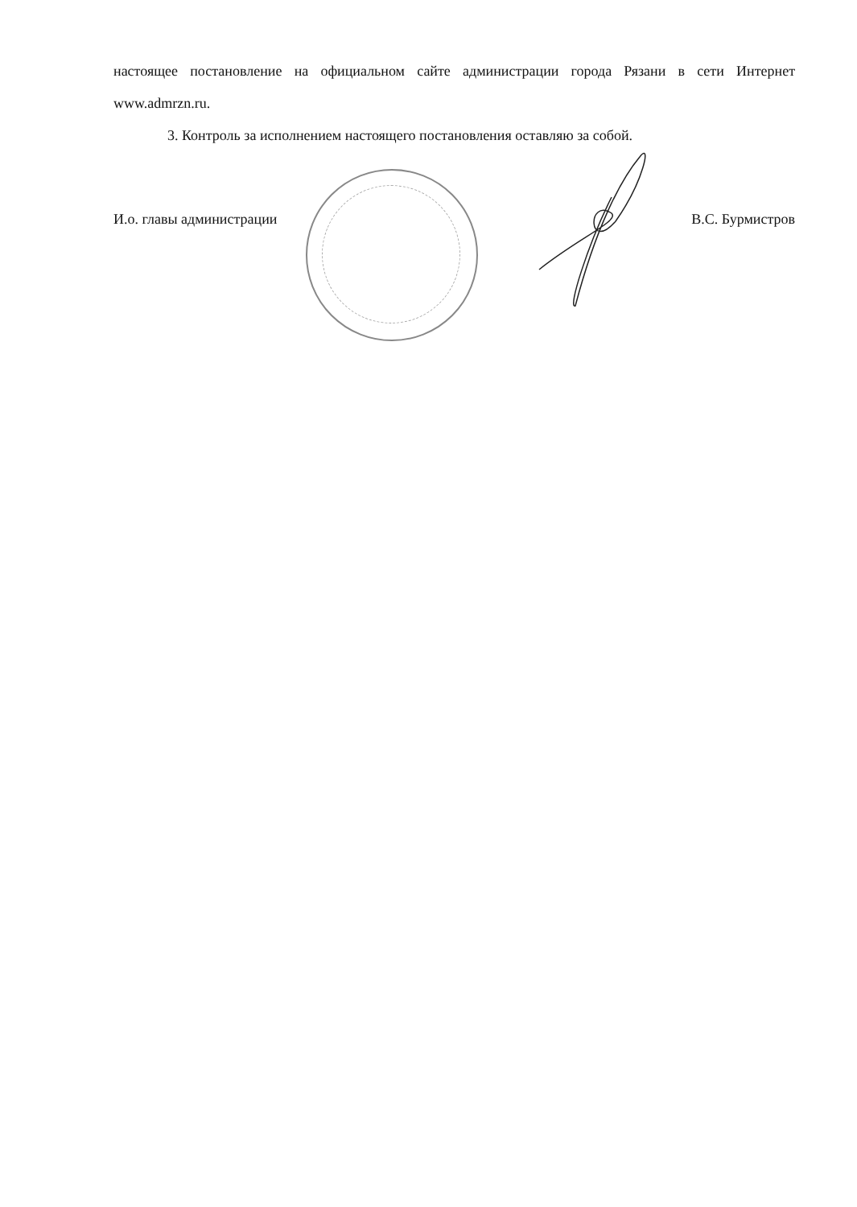настоящее постановление на официальном сайте администрации города Рязани в сети Интернет www.admrzn.ru.
3. Контроль за исполнением настоящего постановления оставляю за собой.
И.о. главы администрации В.С. Бурмистров